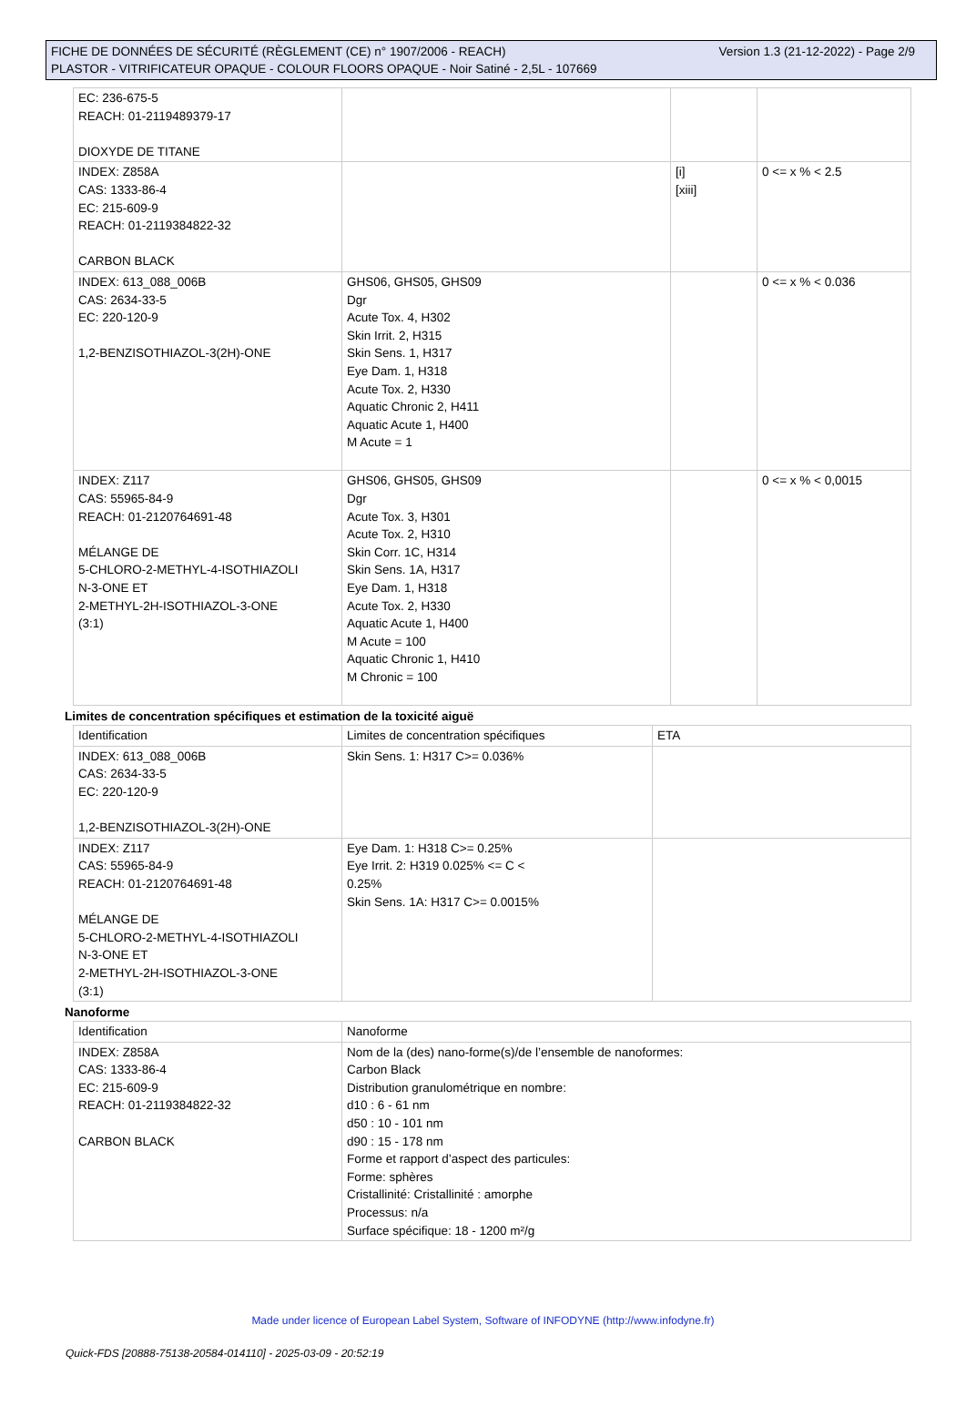Version 1.3 (21-12-2022) - Page 2/9 FICHE DE DONNÉES DE SÉCURITÉ (RÈGLEMENT (CE) n° 1907/2006 - REACH)
PLASTOR - VITRIFICATEUR OPAQUE - COLOUR FLOORS OPAQUE - Noir Satiné - 2,5L - 107669
| EC: 236-675-5 REACH: 01-2119489379-17 DIOXYDE DE TITANE | | | |
| INDEX: Z858A CAS: 1333-86-4 EC: 215-609-9 REACH: 01-2119384822-32 CARBON BLACK | | [i] [xiii] | 0 <= x % < 2.5 |
| INDEX: 613_088_006B CAS: 2634-33-5 EC: 220-120-9 1,2-BENZISOTHIAZOL-3(2H)-ONE | GHS06, GHS05, GHS09 Dgr Acute Tox. 4, H302 Skin Irrit. 2, H315 Skin Sens. 1, H317 Eye Dam. 1, H318 Acute Tox. 2, H330 Aquatic Chronic 2, H411 Aquatic Acute 1, H400 M Acute = 1 | | 0 <= x % < 0.036 |
| INDEX: Z117 CAS: 55965-84-9 REACH: 01-2120764691-48 MÉLANGE DE 5-CHLORO-2-METHYL-4-ISOTHIAZOLI N-3-ONE ET 2-METHYL-2H-ISOTHIAZOL-3-ONE (3:1) | GHS06, GHS05, GHS09 Dgr Acute Tox. 3, H301 Acute Tox. 2, H310 Skin Corr. 1C, H314 Skin Sens. 1A, H317 Eye Dam. 1, H318 Acute Tox. 2, H330 Aquatic Acute 1, H400 M Acute = 100 Aquatic Chronic 1, H410 M Chronic = 100 | | 0 <= x % < 0,0015 |
Limites de concentration spécifiques et estimation de la toxicité aiguë
| Identification | Limites de concentration spécifiques | ETA |
| --- | --- | --- |
| INDEX: 613_088_006B CAS: 2634-33-5 EC: 220-120-9 1,2-BENZISOTHIAZOL-3(2H)-ONE | Skin Sens. 1: H317 C>= 0.036% | |
| INDEX: Z117 CAS: 55965-84-9 REACH: 01-2120764691-48 MÉLANGE DE 5-CHLORO-2-METHYL-4-ISOTHIAZOLI N-3-ONE ET 2-METHYL-2H-ISOTHIAZOL-3-ONE (3:1) | Eye Dam. 1: H318 C>= 0.25% Eye Irrit. 2: H319 0.025% <= C < 0.25% Skin Sens. 1A: H317 C>= 0.0015% | |
Nanoforme
| Identification | Nanoforme |
| --- | --- |
| INDEX: Z858A CAS: 1333-86-4 EC: 215-609-9 REACH: 01-2119384822-32 CARBON BLACK | Nom de la (des) nano-forme(s)/de l’ensemble de nanoformes: Carbon Black Distribution granulométrique en nombre: d10 : 6 - 61 nm d50 : 10 - 101 nm d90 : 15 - 178 nm Forme et rapport d’aspect des particules: Forme: sphères Cristallinité: Cristallinité : amorphe Processus: n/a Surface spécifique: 18 - 1200 m²/g |
Made under licence of European Label System, Software of INFODYNE (http://www.infodyne.fr)
Quick-FDS [20888-75138-20584-014110] - 2025-03-09 - 20:52:19